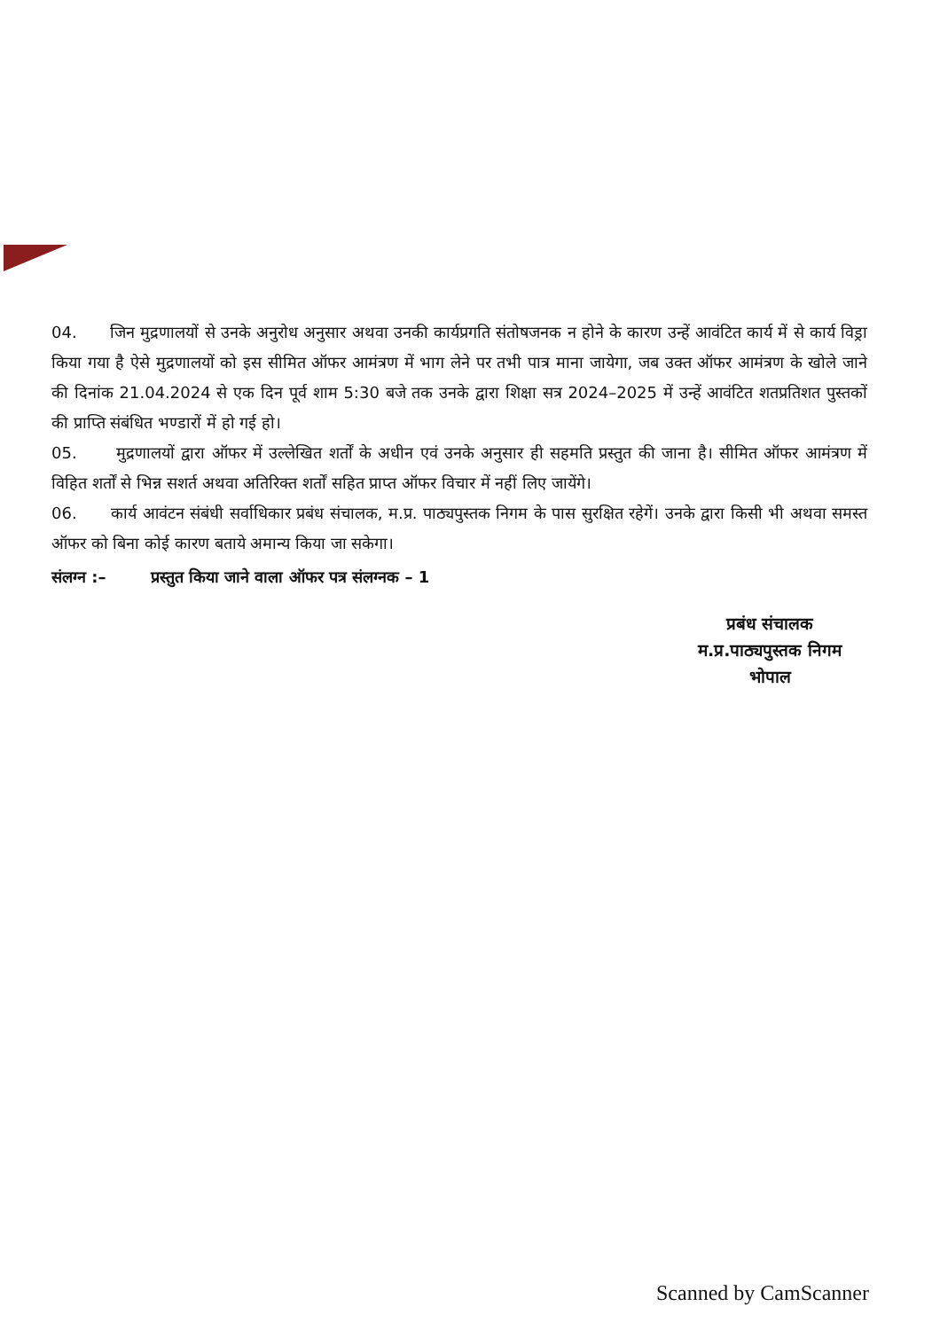04. जिन मुद्रणालयों से उनके अनुरोध अनुसार अथवा उनकी कार्यप्रगति संतोषजनक न होने के कारण उन्हें आवंटित कार्य में से कार्य विड्रा किया गया है ऐसे मुद्रणालयों को इस सीमित ऑफर आमंत्रण में भाग लेने पर तभी पात्र माना जायेगा, जब उक्त ऑफर आमंत्रण के खोले जाने की दिनांक 21.04.2024 से एक दिन पूर्व शाम 5:30 बजे तक उनके द्वारा शिक्षा सत्र 2024–2025 में उन्हें आवंटित शतप्रतिशत पुस्तकों की प्राप्ति संबंधित भण्डारों में हो गई हो।
05. मुद्रणालयों द्वारा ऑफर में उल्लेखित शर्तों के अधीन एवं उनके अनुसार ही सहमति प्रस्तुत की जाना है। सीमित ऑफर आमंत्रण में विहित शर्तों से भिन्न सशर्त अथवा अतिरिक्त शर्तों सहित प्राप्त ऑफर विचार में नहीं लिए जायेंगे।
06. कार्य आवंटन संबंधी सर्वाधिकार प्रबंध संचालक, म.प्र. पाठ्यपुस्तक निगम के पास सुरक्षित रहेगें। उनके द्वारा किसी भी अथवा समस्त ऑफर को बिना कोई कारण बताये अमान्य किया जा सकेगा।
संलग्न :– प्रस्तुत किया जाने वाला ऑफर पत्र संलग्नक – 1
प्रबंध संचालक
म.प्र.पाठ्यपुस्तक निगम
भोपाल
Scanned by CamScanner